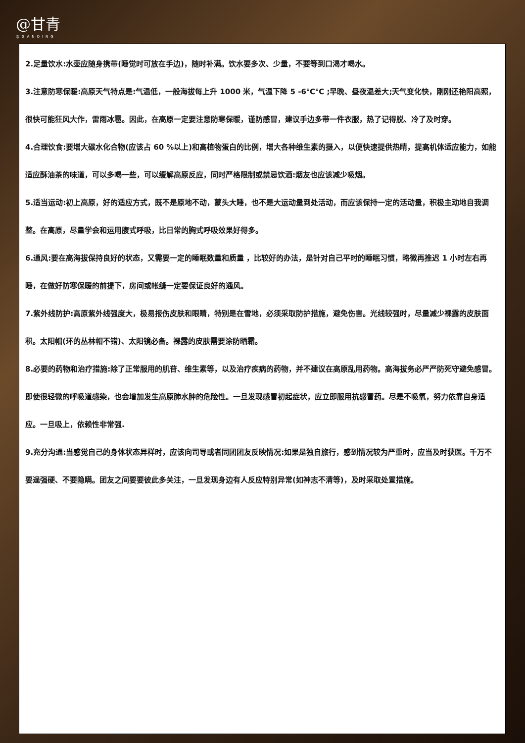@甘青
@GANQING
2.足量饮水:水壶应随身携带(睡觉时可放在手边)，随时补满。饮水要多次、少量，不要等到口渴才喝水。
3.注意防寒保暖:高原天气特点是:气温低，一般海拔每上升 1000 米，气温下降 5 -6℃℃ ;早晚、昼夜温差大;天气变化快，刚刚还艳阳高照，很快可能狂风大作，雷雨冰雹。因此，在高原一定要注意防寒保暖，谨防感冒，建议手边多带一件衣服，热了记得脱、冷了及时穿。
4.合理饮食:要增大碳水化合物(应该占 60 %以上)和高植物蛋白的比例，增大各种维生素的摄入，以便快速提供热睛，提高机体适应能力，如能适应酥油茶的味道，可以多喝一些，可以缓解高原反应，同时严格限制或禁忌饮酒:烟友也应该减少吸烟。
5.适当运动:初上高原，好的适应方式，既不是原地不动，蒙头大睡，也不是大运动量到处活动，而应该保持一定的活动量，积极主动地自我调整。在高原，尽量学会和运用腹式呼吸，比日常的胸式呼吸效果好得多。
6.通风:要在高海拔保持良好的状态，又需要一定的睡眠数量和质量 ，比较好的办法，是针对自己平时的睡眠习惯，略微再推迟 1 小时左右再睡，在做好防寒保暖的前提下，房间或帐缝一定要保证良好的通风。
7.紫外线防护:高原紫外线强度大，极易报伤皮肤和眼睛，特别是在雪地，必须采取防护措施，避免伤害。光线较强时，尽量减少裸露的皮肤面积。太阳帽(环的丛林帽不错)、太阳镜必备。裸露的皮肤需要涂防晒霜。
8.必要的药物和治疗措施:除了正常服用的肌苷、维生素等，以及治疗疾病的药物，并不建议在高原乱用药物。高海拔务必严严防死守避免感冒。即使很轻微的呼吸道感染，也会增加发生高原肺水肿的危险性。一旦发现感冒初起症状，应立即服用抗感冒药。尽是不吸氧，努力依靠自身适应。一旦吸上，依赖性非常强.
9.充分沟通:当感觉自己的身体状态异样时，应该向司导或者同团团友反映情况:如果是独自旅行，感到情况较为严重时，应当及时获医。千万不要逞强硬、不要隐瞒。团友之间要要彼此多关注，一旦发现身边有人反应特别异常(如神志不清等)，及时采取处置措施。